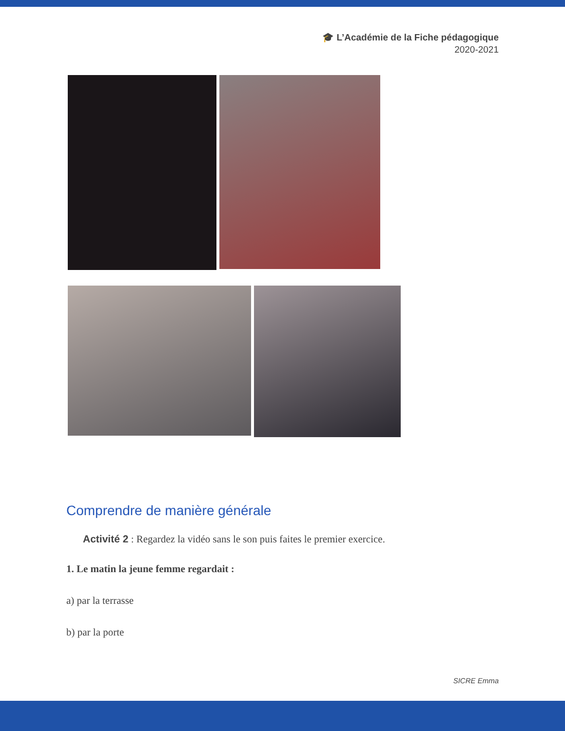🎓 L’Académie de la Fiche pédagogique
2020-2021
Comprendre de manière générale
Activité 2 : Regardez la vidéo sans le son puis faites le premier exercice.
1. Le matin la jeune femme regardait :
a) par la terrasse
b) par la porte
SICRE Emma